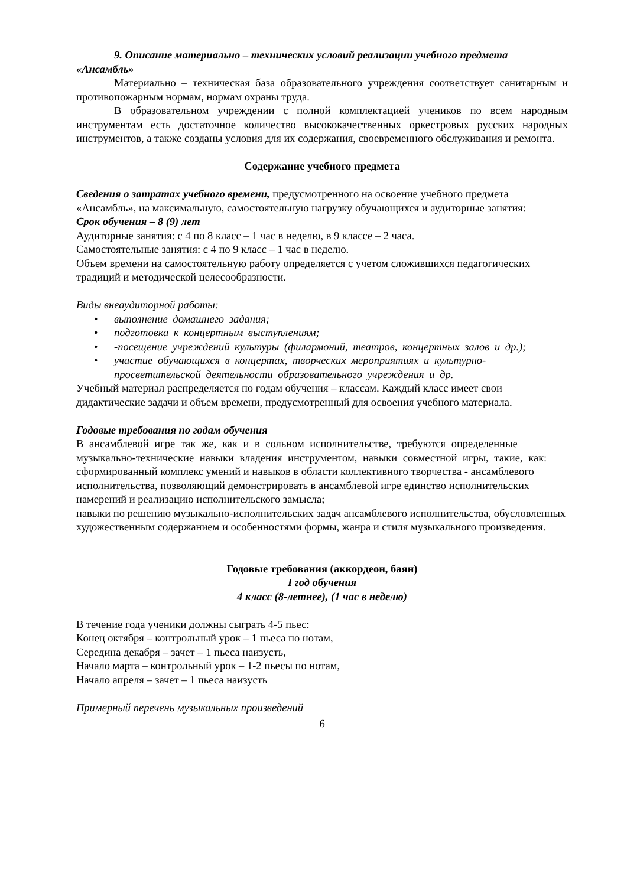9. Описание материально – технических условий реализации учебного предмета «Ансамбль»
Материально – техническая база образовательного учреждения соответствует санитарным и противопожарным нормам, нормам охраны труда.
В образовательном учреждении с полной комплектацией учеников по всем народным инструментам есть достаточное количество высококачественных оркестровых русских народных инструментов, а также созданы условия для их содержания, своевременного обслуживания и ремонта.
Содержание учебного предмета
Сведения о затратах учебного времени, предусмотренного на освоение учебного предмета «Ансамбль», на максимальную, самостоятельную нагрузку обучающихся и аудиторные занятия:
Срок обучения – 8 (9) лет
Аудиторные занятия: с 4 по 8 класс – 1 час в неделю, в 9 классе – 2 часа.
Самостоятельные занятия: с 4 по 9 класс – 1 час в неделю.
Объем времени на самостоятельную работу определяется с учетом сложившихся педагогических традиций и методической целесообразности.
Виды внеаудиторной работы:
• выполнение домашнего задания;
• подготовка к концертным выступлениям;
• -посещение учреждений культуры (филармоний, театров, концертных залов и др.);
• участие обучающихся в концертах, творческих мероприятиях и культурно-просветительской деятельности образовательного учреждения и др.
Учебный материал распределяется по годам обучения – классам. Каждый класс имеет свои дидактические задачи и объем времени, предусмотренный для освоения учебного материала.
Годовые требования по годам обучения
В ансамблевой игре так же, как и в сольном исполнительстве, требуются определенные музыкально-технические навыки владения инструментом, навыки совместной игры, такие, как:
сформированный комплекс умений и навыков в области коллективного творчества - ансамблевого исполнительства, позволяющий демонстрировать в ансамблевой игре единство исполнительских намерений и реализацию исполнительского замысла;
навыки по решению музыкально-исполнительских задач ансамблевого исполнительства, обусловленных художественным содержанием и особенностями формы, жанра и стиля музыкального произведения.
Годовые требования (аккордеон, баян)
I год обучения
4 класс (8-летнее), (1 час в неделю)
В течение года ученики должны сыграть 4-5 пьес:
Конец октября – контрольный урок – 1 пьеса по нотам,
Середина декабря – зачет – 1 пьеса наизусть,
Начало марта – контрольный урок – 1-2 пьесы по нотам,
Начало апреля – зачет – 1 пьеса наизусть
Примерный перечень музыкальных произведений
6